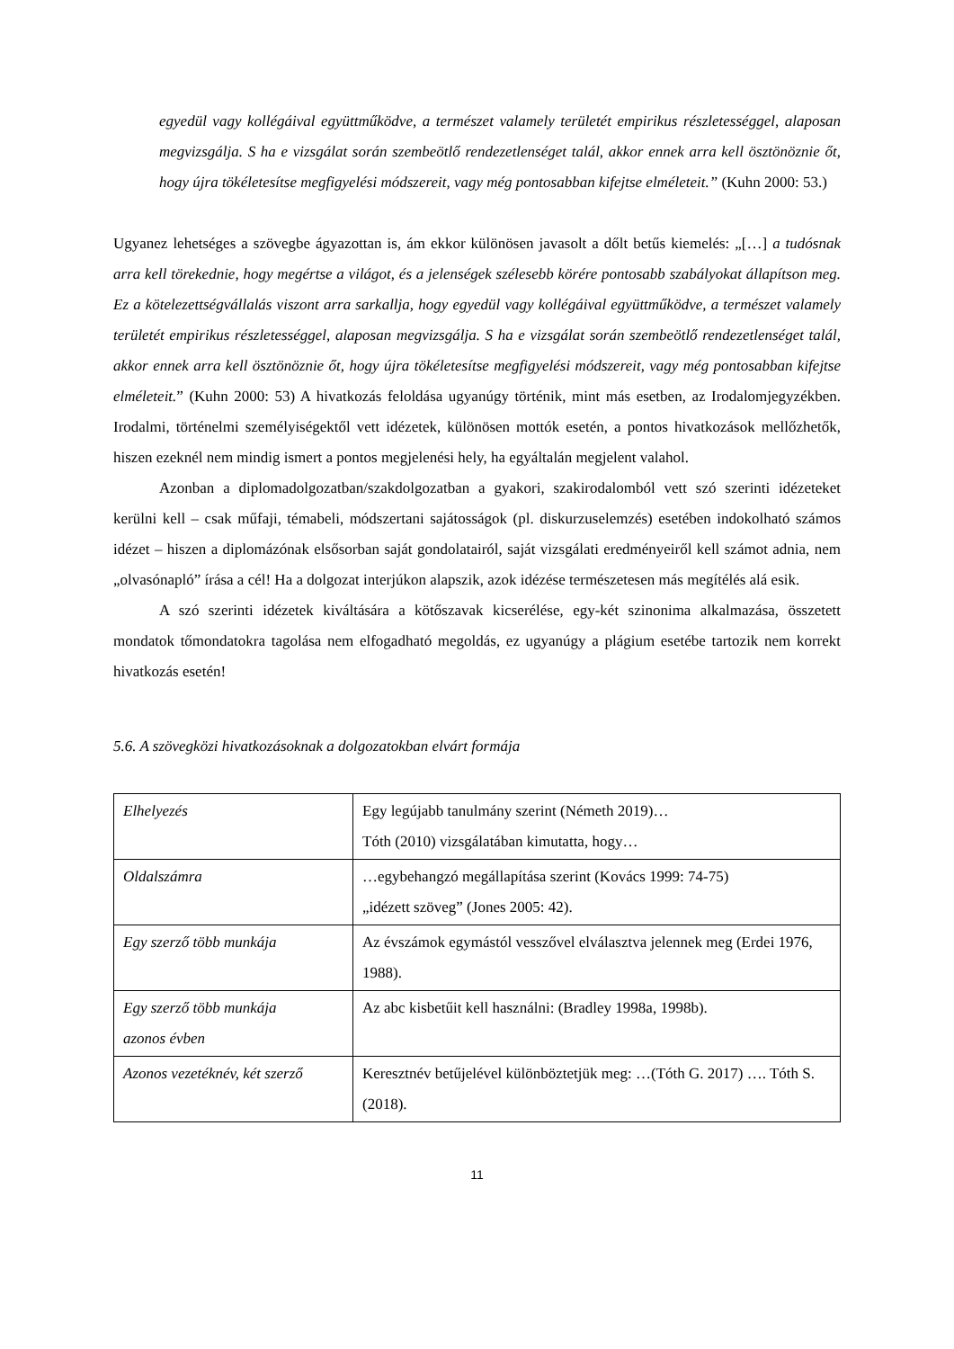egyedül vagy kollégáival együttműködve, a természet valamely területét empirikus részletességgel, alaposan megvizsgálja. S ha e vizsgálat során szembeötlő rendezetlenséget talál, akkor ennek arra kell ösztönöznie őt, hogy újra tökéletesítse megfigyelési módszereit, vagy még pontosabban kifejtse elméleteit.” (Kuhn 2000: 53.)
Ugyanez lehetséges a szövegbe ágyazottan is, ám ekkor különösen javasolt a dőlt betűs kiemelés: „[…] a tudósnak arra kell törekednie, hogy megértse a világot, és a jelenségek szélesebb körére pontosabb szabályokat állapítson meg. Ez a kötelezettségvállalás viszont arra sarkallja, hogy egyedül vagy kollégáival együttműködve, a természet valamely területét empirikus részletességgel, alaposan megvizsgálja. S ha e vizsgálat során szembeötlő rendezetlenséget talál, akkor ennek arra kell ösztönöznie őt, hogy újra tökéletesítse megfigyelési módszereit, vagy még pontosabban kifejtse elméleteit.” (Kuhn 2000: 53) A hivatkozás feloldása ugyanúgy történik, mint más esetben, az Irodalomjegyzékben. Irodalmi, történelmi személyiségektől vett idézetek, különösen mottók esetén, a pontos hivatkozások mellőzhetők, hiszen ezeknél nem mindig ismert a pontos megjelenési hely, ha egyáltalán megjelent valahol.
Azonban a diplomadolgozatban/szakdolgozatban a gyakori, szakirodalomból vett szó szerinti idézeteket kerülni kell – csak műfaji, témabeli, módszertani sajátosságok (pl. diskurzuselemzés) esetében indokolható számos idézet – hiszen a diplomázónak elsősorban saját gondolatairól, saját vizsgálati eredményeiről kell számot adnia, nem „olvasónapló” írása a cél! Ha a dolgozat interjúkon alapszik, azok idézése természetesen más megítélés alá esik.
A szó szerinti idézetek kiváltására a kötőszavak kicserélése, egy-két szinonima alkalmazása, összetett mondatok tőmondatokra tagolása nem elfogadható megoldás, ez ugyanúgy a plágium esetébe tartozik nem korrekt hivatkozás esetén!
5.6. A szövegközi hivatkozásoknak a dolgozatokban elvárt formája
| Elhelyezés | Egy legújabb tanulmány szerint (Németh 2019)… Tóth (2010) vizsgálatában kimutatta, hogy… |
| Oldalszámra | …egybehangzó megállapítása szerint (Kovács 1999: 74-75) „idézett szöveg” (Jones 2005: 42). |
| Egy szerző több munkája | Az évszámok egymástól vesszővel elválasztva jelennek meg (Erdei 1976, 1988). |
| Egy szerző több munkája azonos évben | Az abc kisbetűit kell használni: (Bradley 1998a, 1998b). |
| Azonos vezetéknév, két szerző | Keresztnév betűjelével különböztetjük meg: …(Tóth G. 2017) …. Tóth S. (2018). |
11